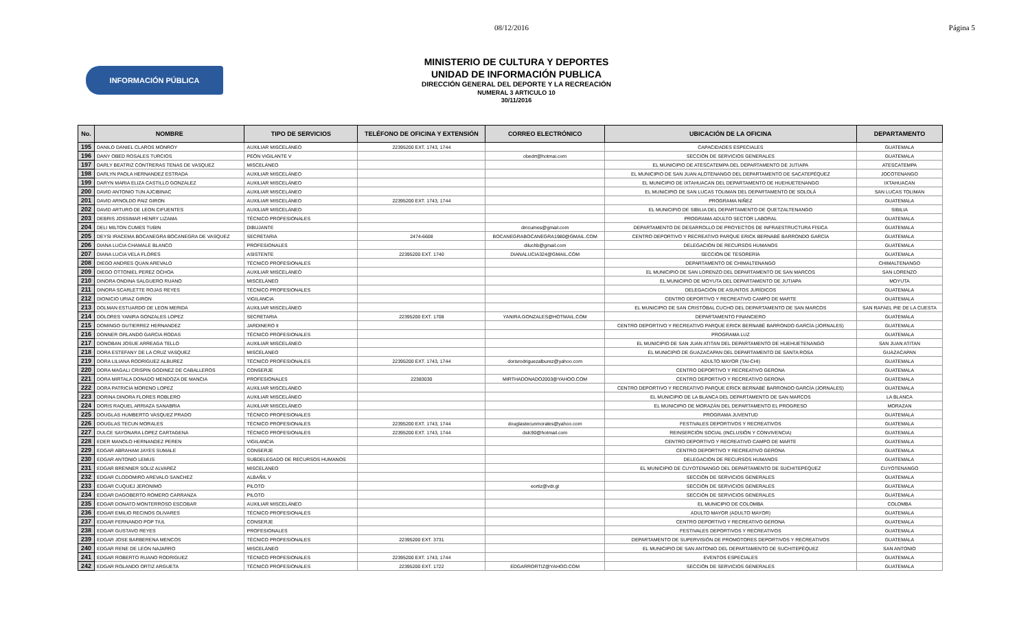08/12/2016 Página 5
INFORMACIÓN PÚBLICA
MINISTERIO DE CULTURA Y DEPORTES
UNIDAD DE INFORMACIÓN PUBLICA
DIRECCIÓN GENERAL DEL DEPORTE Y LA RECREACIÓN
NUMERAL 3 ARTICULO 10
30/11/2016
| No. | NOMBRE | TIPO DE SERVICIOS | TELÉFONO DE OFICINA Y EXTENSIÓN | CORREO ELECTRÓNICO | UBICACIÓN DE LA OFICINA | DEPARTAMENTO |
| --- | --- | --- | --- | --- | --- | --- |
| 195 | DANILO DANIEL CLAROS MONROY | AUXILIAR MISCELÁNEO | 22395200 EXT. 1743, 1744 | | CAPACIDADES ESPECIALES | GUATEMALA |
| 196 | DANY OBED ROSALES TURCIOS | PEÓN VIGILANTE V | | obedrt@hotmai.com | SECCIÓN DE SERVICIOS GENERALES | GUATEMALA |
| 197 | DARLY BEATRIZ CONTRERAS TENAS DE VASQUEZ | MISCELÁNEO | | | EL MUNICIPIO DE ATESCATEMPA DEL DEPARTAMENTO DE JUTIAPA | ATESCATEMPA |
| 198 | DARLYN PAOLA HERNANDEZ ESTRADA | AUXILIAR MISCELÁNEO | | | EL MUNICIPIO DE SAN JUAN ALOTENANGO DEL DEPARTAMENTO DE SACATEPÉQUEZ | JOCOTENANGO |
| 199 | DARYN MARIA ELIZA CASTILLO GONZALEZ | AUXILIAR MISCELÁNEO | | | EL MUNICIPIO DE IXTAHUACAN DEL DEPARTAMENTO DE HUEHUETENANGO | IXTAHUACAN |
| 200 | DAVID ANTONIO TUN AJCIBINAC | AUXILIAR MISCELÁNEO | | | EL MUNICIPIO DE SAN LUCAS TOLIMAN DEL DEPARTAMENTO DE SOLOLÁ | SAN LUCAS TOLIMAN |
| 201 | DAVID ARNOLDO PAIZ GIRON | AUXILIAR MISCELÁNEO | 22395200 EXT. 1743, 1744 | | PROGRAMA NIÑEZ | GUATEMALA |
| 202 | DAVID ARTURO DE LEON CIFUENTES | AUXILIAR MISCELÁNEO | | | EL MUNICIPIO DE SIBILIA DEL DEPARTAMENTO DE QUETZALTENANGO | SIBILIA |
| 203 | DEBRIS JOSSIMAR HENRY LIZAMA | TÉCNICO PROFESIONALES | | | PROGRAMA ADULTO SECTOR LABORAL | GUATEMALA |
| 204 | DELI MILTON CUMES TUBIN | DIBUJANTE | | dmcumes@gmail.com | DEPARTAMENTO DE DESARROLLO DE PROYECTOS DE INFRAESTRUCTURA FÍSICA | GUATEMALA |
| 205 | DEYSI IRACEMA BOCANEGRA BOCANEGRA DE VASQUEZ | SECRETARIA | 2474-6608 | BOCANEGRABOCANEGRA1980@GMAIL.COM | CENTRO DEPORTIVO Y RECREATIVO PARQUE ERICK BERNABÉ BARRONDO GARCÍA | GUATEMALA |
| 206 | DIANA LUCIA CHAMALE BLANCO | PROFESIONALES | | diluchb@gmail.com | DELEGACIÓN DE RECURSOS HUMANOS | GUATEMALA |
| 207 | DIANA LUCIA VELA FLORES | ASISTENTE | 22395200 EXT. 1740 | DIANALUCIA324@GMAIL.COM | SECCIÓN DE TESORERÍA | GUATEMALA |
| 208 | DIEGO ANDRES QUAN AREVALO | TÉCNICO PROFESIONALES | | | DEPARTAMENTO DE CHIMALTENANGO | CHIMALTENANGO |
| 209 | DIEGO OTTONIEL PEREZ OCHOA | AUXILIAR MISCELÁNEO | | | EL MUNICIPIO DE SAN LORENZO DEL DEPARTAMENTO DE SAN MARCOS | SAN LORENZO |
| 210 | DINORA ONDINA SALGUERO RUANO | MISCELÁNEO | | | EL MUNICIPIO DE MOYUTA DEL DEPARTAMENTO DE JUTIAPA | MOYUTA |
| 211 | DINORA SCARLETTE ROJAS REYES | TÉCNICO PROFESIONALES | | | DELEGACIÓN DE ASUNTOS JURÍDICOS | GUATEMALA |
| 212 | DIONICIO URIAZ GIRON | VIGILANCIA | | | CENTRO DEPORTIVO Y RECREATIVO CAMPO DE MARTE | GUATEMALA |
| 213 | DOLMAN ESTUARDO DE LEON MERIDA | AUXILIAR MISCELÁNEO | | | EL MUNICIPIO DE SAN CRISTÓBAL CUCHO DEL DEPARTAMENTO DE SAN MARCOS | SAN RAFAEL PIE DE LA CUESTA |
| 214 | DOLORES YANIRA GONZALES LOPEZ | SECRETARIA | 22395200 EXT. 1708 | YANIRA.GONZALES@HOTMAIL.COM | DEPARTAMENTO FINANCIERO | GUATEMALA |
| 215 | DOMINGO GUTIERREZ HERNANDEZ | JARDINERO II | | | CENTRO DEPORTIVO Y RECREATIVO PARQUE ERICK BERNABÉ BARRONDO GARCÍA (JORNALES) | GUATEMALA |
| 216 | DONNER ORLANDO GARCIA RODAS | TÉCNICO PROFESIONALES | | | PROGRAMA LUZ | GUATEMALA |
| 217 | DONOBAN JOSUE ARREAGA TELLO | AUXILIAR MISCELÁNEO | | | EL MUNICIPIO DE SAN JUAN ATITAN DEL DEPARTAMENTO DE HUEHUETENANGO | SAN JUAN ATITAN |
| 218 | DORA ESTEFANY DE LA CRUZ VASQUEZ | MISCELÁNEO | | | EL MUNICIPIO DE GUAZACAPAN DEL DEPARTAMENTO DE SANTA ROSA | GUAZACAPAN |
| 219 | DORA LILIANA RODRIGUEZ ALBUREZ | TÉCNICO PROFESIONALES | 22395200 EXT. 1743, 1744 | dorisrodriguezalburez@yahoo.com | ADULTO MAYOR (TAI-CHI) | GUATEMALA |
| 220 | DORA MAGALI CRISPIN GODINEZ DE CABALLEROS | CONSERJE | | | CENTRO DEPORTIVO Y RECREATIVO GERONA | GUATEMALA |
| 221 | DORA MIRTALA DONADO MENDOZA DE MANCIA | PROFESIONALES | 22383030 | MIRTHADONADO2003@YAHOO.COM | CENTRO DEPORTIVO Y RECREATIVO GERONA | GUATEMALA |
| 222 | DORA PATRICIA MORENO LOPEZ | AUXILIAR MISCELÁNEO | | | CENTRO DEPORTIVO Y RECREATIVO PARQUE ERICK BERNABÉ BARRONDO GARCÍA (JORNALES) | GUATEMALA |
| 223 | DORINA DINORA FLORES ROBLERO | AUXILIAR MISCELÁNEO | | | EL MUNICIPIO DE LA BLANCA DEL DEPARTAMENTO DE SAN MARCOS | LA BLANCA |
| 224 | DORIS RAQUEL ARRIAZA SANABRIA | AUXILIAR MISCELÁNEO | | | EL MUNICIPIO DE MORAZÁN DEL DEPARTAMENTO EL PROGRESO | MORAZAN |
| 225 | DOUGLAS HUMBERTO VASQUEZ PRADO | TÉCNICO PROFESIONALES | | | PROGRAMA JUVENTUD | GUATEMALA |
| 226 | DOUGLAS TECUN MORALES | TÉCNICO PROFESIONALES | 22395200 EXT. 1743, 1744 | douglastecunmorales@yahoo.com | FESTIVALES DEPORTIVOS Y RECREATIVOS | GUATEMALA |
| 227 | DULCE SAYONARA LOPEZ CARTAGENA | TÉCNICO PROFESIONALES | 22395200 EXT. 1743, 1744 | dslc90@hotmail.com | REINSERCIÓN SOCIAL (INCLUSIÓN Y CONVIVENCIA) | GUATEMALA |
| 228 | EDER MANOLO HERNANDEZ PEREN | VIGILANCIA | | | CENTRO DEPORTIVO Y RECREATIVO CAMPO DE MARTE | GUATEMALA |
| 229 | EDGAR ABRAHAM JAYES SUMALE | CONSERJE | | | CENTRO DEPORTIVO Y RECREATIVO GERONA | GUATEMALA |
| 230 | EDGAR ANTONIO LEMUS | SUBDELEGADO DE RECURSOS HUMANOS | | | DELEGACIÓN DE RECURSOS HUMANOS | GUATEMALA |
| 231 | EDGAR BRENNER SOLIZ ALVAREZ | MISCELÁNEO | | | EL MUNICIPIO DE CUYOTENANGO DEL DEPARTAMENTO DE SUCHITEPÉQUEZ | CUYOTENANGO |
| 232 | EDGAR CLODOMIRO AREVALO SANCHEZ | ALBAÑIL V | | | SECCIÓN DE SERVICIOS GENERALES | GUATEMALA |
| 233 | EDGAR CUQUEJ JERONIMO | PILOTO | | eortiz@vdr.gt | SECCIÓN DE SERVICIOS GENERALES | GUATEMALA |
| 234 | EDGAR DAGOBERTO ROMERO CARRANZA | PILOTO | | | SECCIÓN DE SERVICIOS GENERALES | GUATEMALA |
| 235 | EDGAR DONATO MONTERROSO ESCOBAR | AUXILIAR MISCELÁNEO | | | EL MUNICIPIO DE COLOMBA | COLOMBA |
| 236 | EDGAR EMILIO RECINOS OLIVARES | TÉCNICO PROFESIONALES | | | ADULTO MAYOR (ADULTO MAYOR) | GUATEMALA |
| 237 | EDGAR FERNANDO POP TIUL | CONSERJE | | | CENTRO DEPORTIVO Y RECREATIVO GERONA | GUATEMALA |
| 238 | EDGAR GUSTAVO REYES | PROFESIONALES | | | FESTIVALES DEPORTIVOS Y RECREATIVOS | GUATEMALA |
| 239 | EDGAR JOSE BARBERENA MENCOS | TÉCNICO PROFESIONALES | 22395200 EXT. 3731 | | DEPARTAMENTO DE SUPERVISIÓN DE PROMOTORES DEPORTIVOS Y RECREATIVOS | GUATEMALA |
| 240 | EDGAR RENE DE LEON NAJARRO | MISCELÁNEO | | | EL MUNICIPIO DE SAN ANTONIO DEL DEPARTAMENTO DE SUCHITEPÉQUEZ | SAN ANTONIO |
| 241 | EDGAR ROBERTO RUANO RODRIGUEZ | TÉCNICO PROFESIONALES | 22395200 EXT. 1743, 1744 | | EVENTOS ESPECIALES | GUATEMALA |
| 242 | EDGAR ROLANDO ORTIZ ARGUETA | TÉCNICO PROFESIONALES | 22395200 EXT. 1722 | EDGARRORTIZ@YAHOO.COM | SECCIÓN DE SERVICIOS GENERALES | GUATEMALA |